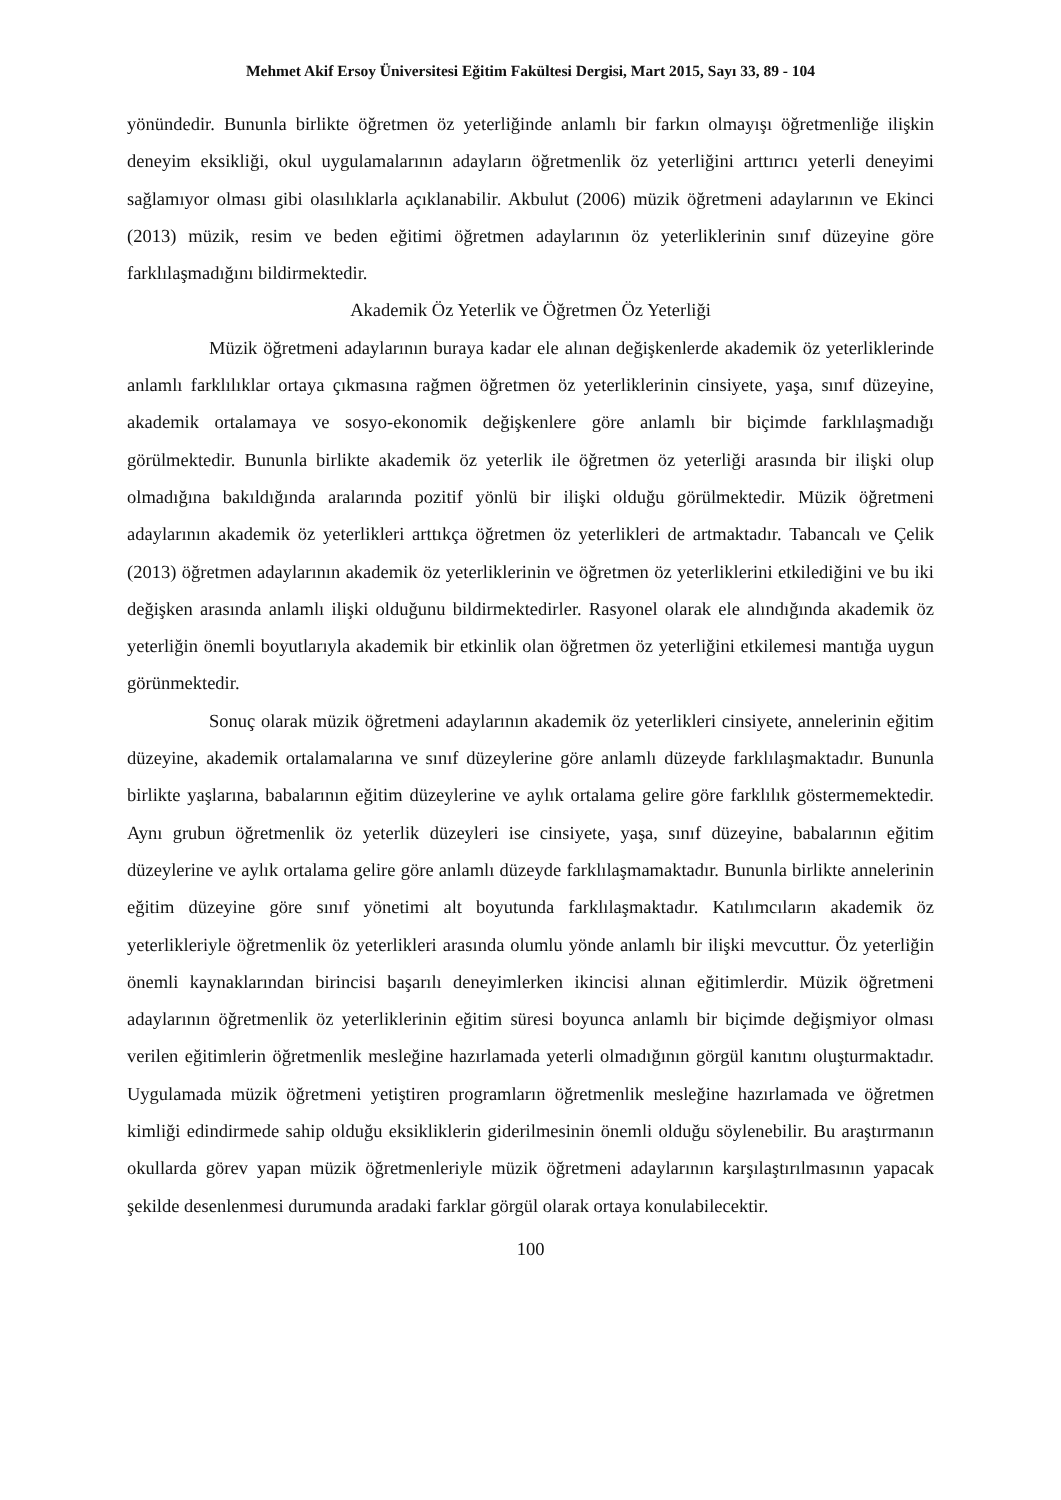Mehmet Akif Ersoy Üniversitesi Eğitim Fakültesi Dergisi, Mart 2015, Sayı 33, 89 - 104
yönündedir. Bununla birlikte öğretmen öz yeterliğinde anlamlı bir farkın olmayışı öğretmenliğe ilişkin deneyim eksikliği, okul uygulamalarının adayların öğretmenlik öz yeterliğini arttırıcı yeterli deneyimi sağlamıyor olması gibi olasılıklarla açıklanabilir. Akbulut (2006) müzik öğretmeni adaylarının ve Ekinci (2013) müzik, resim ve beden eğitimi öğretmen adaylarının öz yeterliklerinin sınıf düzeyine göre farklılaşmadığını bildirmektedir.
Akademik Öz Yeterlik ve Öğretmen Öz Yeterliği
Müzik öğretmeni adaylarının buraya kadar ele alınan değişkenlerde akademik öz yeterliklerinde anlamlı farklılıklar ortaya çıkmasına rağmen öğretmen öz yeterliklerinin cinsiyete, yaşa, sınıf düzeyine, akademik ortalamaya ve sosyo-ekonomik değişkenlere göre anlamlı bir biçimde farklılaşmadığı görülmektedir. Bununla birlikte akademik öz yeterlik ile öğretmen öz yeterliği arasında bir ilişki olup olmadığına bakıldığında aralarında pozitif yönlü bir ilişki olduğu görülmektedir. Müzik öğretmeni adaylarının akademik öz yeterlikleri arttıkça öğretmen öz yeterlikleri de artmaktadır. Tabancalı ve Çelik (2013) öğretmen adaylarının akademik öz yeterliklerinin ve öğretmen öz yeterliklerini etkilediğini ve bu iki değişken arasında anlamlı ilişki olduğunu bildirmektedirler. Rasyonel olarak ele alındığında akademik öz yeterliğin önemli boyutlarıyla akademik bir etkinlik olan öğretmen öz yeterliğini etkilemesi mantığa uygun görünmektedir.
Sonuç olarak müzik öğretmeni adaylarının akademik öz yeterlikleri cinsiyete, annelerinin eğitim düzeyine, akademik ortalamalarına ve sınıf düzeylerine göre anlamlı düzeyde farklılaşmaktadır. Bununla birlikte yaşlarına, babalarının eğitim düzeylerine ve aylık ortalama gelire göre farklılık göstermemektedir. Aynı grubun öğretmenlik öz yeterlik düzeyleri ise cinsiyete, yaşa, sınıf düzeyine, babalarının eğitim düzeylerine ve aylık ortalama gelire göre anlamlı düzeyde farklılaşmamaktadır. Bununla birlikte annelerinin eğitim düzeyine göre sınıf yönetimi alt boyutunda farklılaşmaktadır. Katılımcıların akademik öz yeterlikleriyle öğretmenlik öz yeterlikleri arasında olumlu yönde anlamlı bir ilişki mevcuttur. Öz yeterliğin önemli kaynaklarından birincisi başarılı deneyimlerken ikincisi alınan eğitimlerdir. Müzik öğretmeni adaylarının öğretmenlik öz yeterliklerinin eğitim süresi boyunca anlamlı bir biçimde değişmiyor olması verilen eğitimlerin öğretmenlik mesleğine hazırlamada yeterli olmadığının görgül kanıtını oluşturmaktadır. Uygulamada müzik öğretmeni yetiştiren programların öğretmenlik mesleğine hazırlamada ve öğretmen kimliği edindirmede sahip olduğu eksikliklerin giderilmesinin önemli olduğu söylenebilir. Bu araştırmanın okullarda görev yapan müzik öğretmenleriyle müzik öğretmeni adaylarının karşılaştırılmasının yapacak şekilde desenlenmesi durumunda aradaki farklar görgül olarak ortaya konulabilecektir.
100